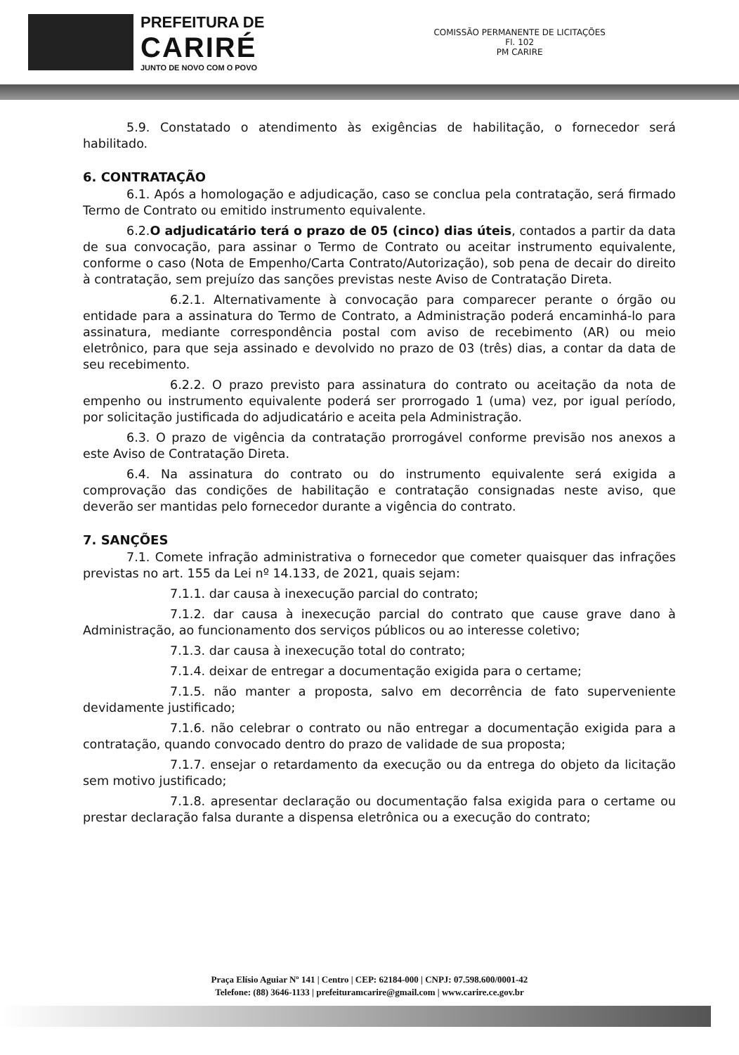PREFEITURA DE
CARIRÉ
JUNTO DE NOVO COM O POVO
COMISSÃO PERMANENTE DE LICITAÇÕES
Fl. 102
PM CARIRE
5.9. Constatado o atendimento às exigências de habilitação, o fornecedor será habilitado.
6. CONTRATAÇÃO
6.1. Após a homologação e adjudicação, caso se conclua pela contratação, será firmado Termo de Contrato ou emitido instrumento equivalente.
6.2.O adjudicatário terá o prazo de 05 (cinco) dias úteis, contados a partir da data de sua convocação, para assinar o Termo de Contrato ou aceitar instrumento equivalente, conforme o caso (Nota de Empenho/Carta Contrato/Autorização), sob pena de decair do direito à contratação, sem prejuízo das sanções previstas neste Aviso de Contratação Direta.
6.2.1. Alternativamente à convocação para comparecer perante o órgão ou entidade para a assinatura do Termo de Contrato, a Administração poderá encaminhá-lo para assinatura, mediante correspondência postal com aviso de recebimento (AR) ou meio eletrônico, para que seja assinado e devolvido no prazo de 03 (três) dias, a contar da data de seu recebimento.
6.2.2. O prazo previsto para assinatura do contrato ou aceitação da nota de empenho ou instrumento equivalente poderá ser prorrogado 1 (uma) vez, por igual período, por solicitação justificada do adjudicatário e aceita pela Administração.
6.3. O prazo de vigência da contratação prorrogável conforme previsão nos anexos a este Aviso de Contratação Direta.
6.4. Na assinatura do contrato ou do instrumento equivalente será exigida a comprovação das condições de habilitação e contratação consignadas neste aviso, que deverão ser mantidas pelo fornecedor durante a vigência do contrato.
7. SANÇÕES
7.1. Comete infração administrativa o fornecedor que cometer quaisquer das infrações previstas no art. 155 da Lei nº 14.133, de 2021, quais sejam:
7.1.1. dar causa à inexecução parcial do contrato;
7.1.2. dar causa à inexecução parcial do contrato que cause grave dano à Administração, ao funcionamento dos serviços públicos ou ao interesse coletivo;
7.1.3. dar causa à inexecução total do contrato;
7.1.4. deixar de entregar a documentação exigida para o certame;
7.1.5. não manter a proposta, salvo em decorrência de fato superveniente devidamente justificado;
7.1.6. não celebrar o contrato ou não entregar a documentação exigida para a contratação, quando convocado dentro do prazo de validade de sua proposta;
7.1.7. ensejar o retardamento da execução ou da entrega do objeto da licitação sem motivo justificado;
7.1.8. apresentar declaração ou documentação falsa exigida para o certame ou prestar declaração falsa durante a dispensa eletrônica ou a execução do contrato;
Praça Elísio Aguiar Nº 141 | Centro | CEP: 62184-000 | CNPJ: 07.598.600/0001-42
Telefone: (88) 3646-1133 | prefeituramcarire@gmail.com | www.carire.ce.gov.br